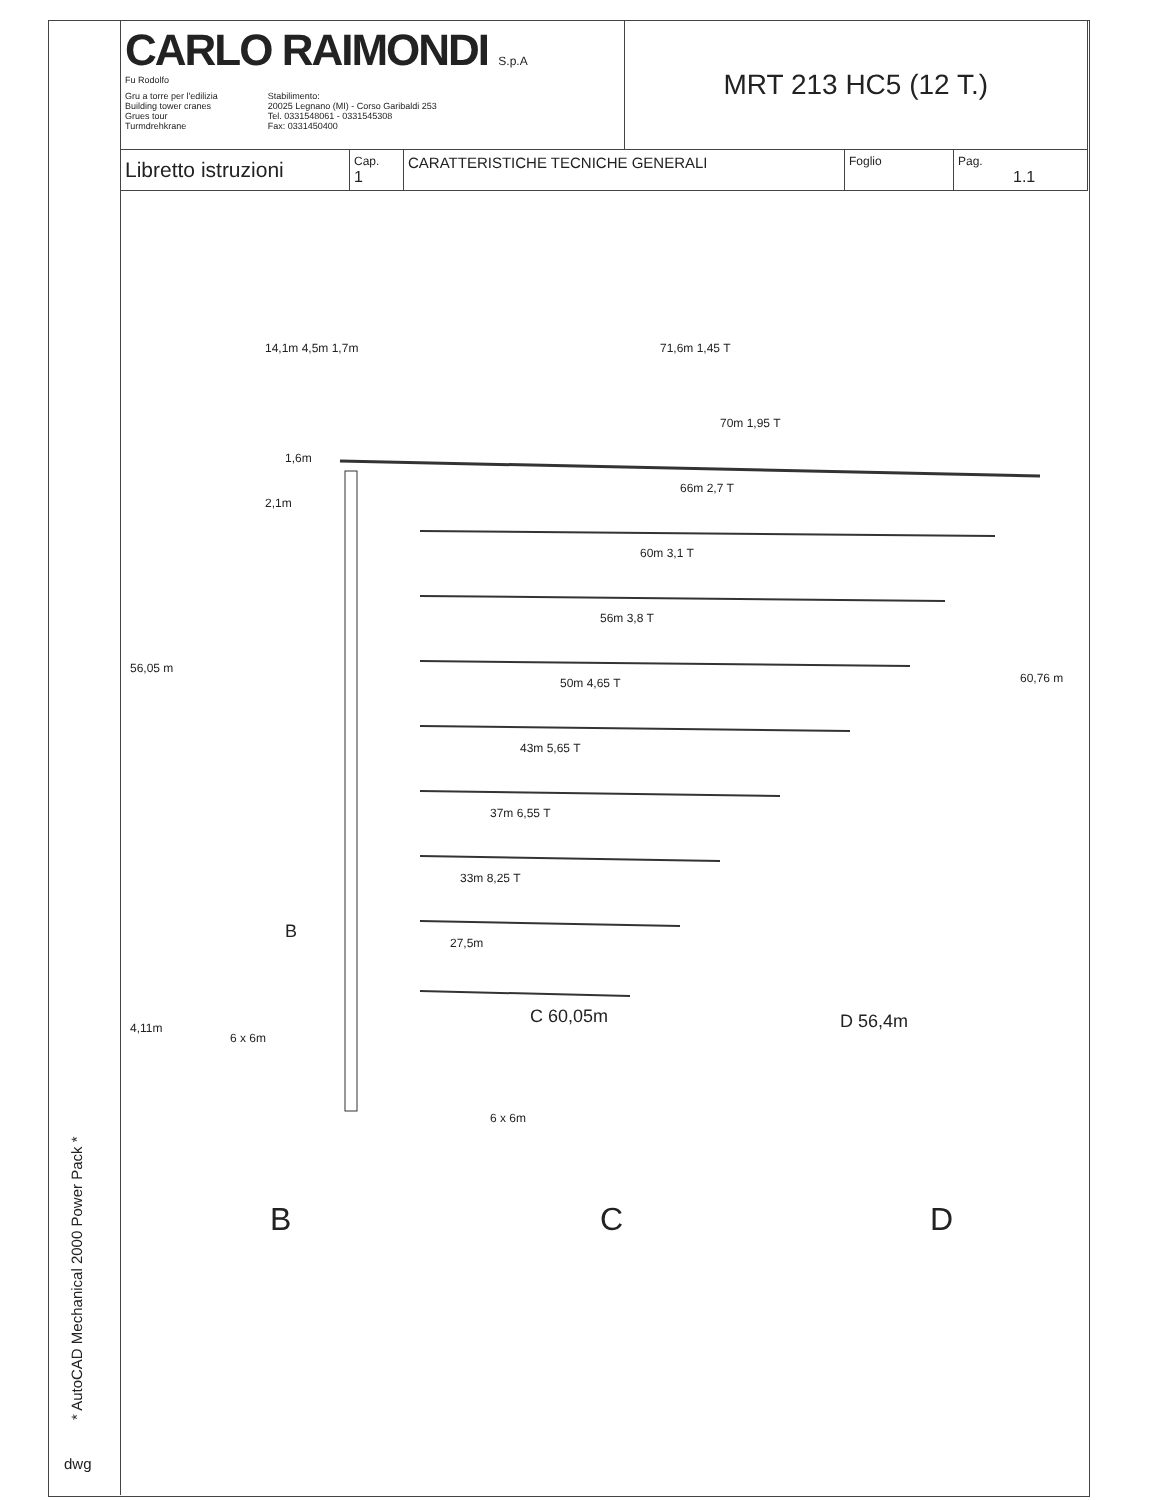* AutoCAD Mechanical 2000 Power Pack *
dwg
| CARLO RAIMONDI S.p.A Fu Rodolfo Gru a torre per l'edilizia Building tower cranes Grues tour Turmdrehkrane Stabilimento: 20025 Legnano (MI) - Corso Garibaldi 253 Tel. 0331548061 - 0331545308 Fax: 0331450400 | | | MRT 213 HC5 (12 T.) | | |
| Libretto istruzioni | Cap. 1 | CARATTERISTICHE TECNICHE GENERALI | | Foglio | Pag. 1.1 |
14,1m 4,5m 1,7m 71,6m 1,45 T
70m 1,95 T
66m 2,7 T
60m 3,1 T
56m 3,8 T
50m 4,65 T
43m 5,65 T
37m 6,55 T
33m 8,25 T
27,5m
1,6m
2,1m
56,05 m
60,76 m
B
4,11m
6 x 6m
C 60,05m
6 x 6m
D 56,4m
B C D